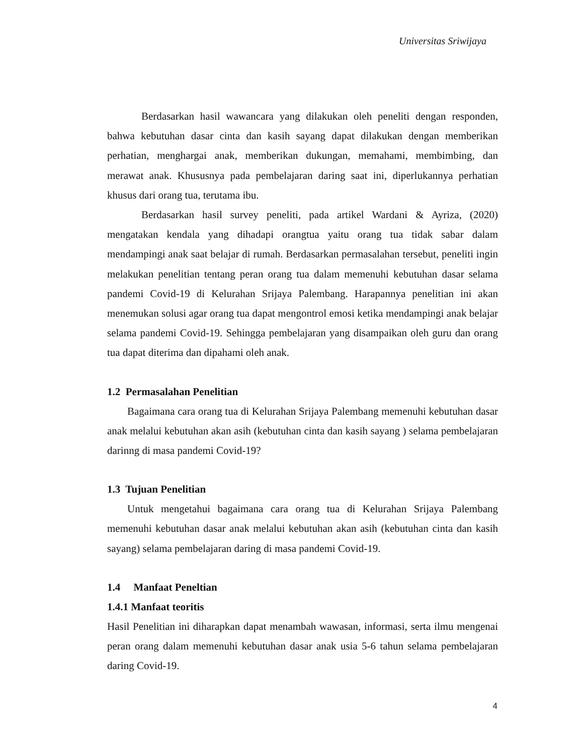Universitas Sriwijaya
Berdasarkan hasil wawancara yang dilakukan oleh peneliti dengan responden, bahwa kebutuhan dasar cinta dan kasih sayang dapat dilakukan dengan memberikan perhatian, menghargai anak, memberikan dukungan, memahami, membimbing, dan merawat anak. Khususnya pada pembelajaran daring saat ini, diperlukannya perhatian khusus dari orang tua, terutama ibu.
Berdasarkan hasil survey peneliti, pada artikel Wardani & Ayriza, (2020) mengatakan kendala yang dihadapi orangtua yaitu orang tua tidak sabar dalam mendampingi anak saat belajar di rumah. Berdasarkan permasalahan tersebut, peneliti ingin melakukan penelitian tentang peran orang tua dalam memenuhi kebutuhan dasar selama pandemi Covid-19 di Kelurahan Srijaya Palembang. Harapannya penelitian ini akan menemukan solusi agar orang tua dapat mengontrol emosi ketika mendampingi anak belajar selama pandemi Covid-19. Sehingga pembelajaran yang disampaikan oleh guru dan orang tua dapat diterima dan dipahami oleh anak.
1.2 Permasalahan Penelitian
Bagaimana cara orang tua di Kelurahan Srijaya Palembang memenuhi kebutuhan dasar anak melalui kebutuhan akan asih (kebutuhan cinta dan kasih sayang ) selama pembelajaran darinng di masa pandemi Covid-19?
1.3 Tujuan Penelitian
Untuk mengetahui bagaimana cara orang tua di Kelurahan Srijaya Palembang memenuhi kebutuhan dasar anak melalui kebutuhan akan asih (kebutuhan cinta dan kasih sayang) selama pembelajaran daring di masa pandemi Covid-19.
1.4 Manfaat Peneltian
1.4.1 Manfaat teoritis
Hasil Penelitian ini diharapkan dapat menambah wawasan, informasi, serta ilmu mengenai peran orang dalam memenuhi kebutuhan dasar anak usia 5-6 tahun selama pembelajaran daring Covid-19.
4